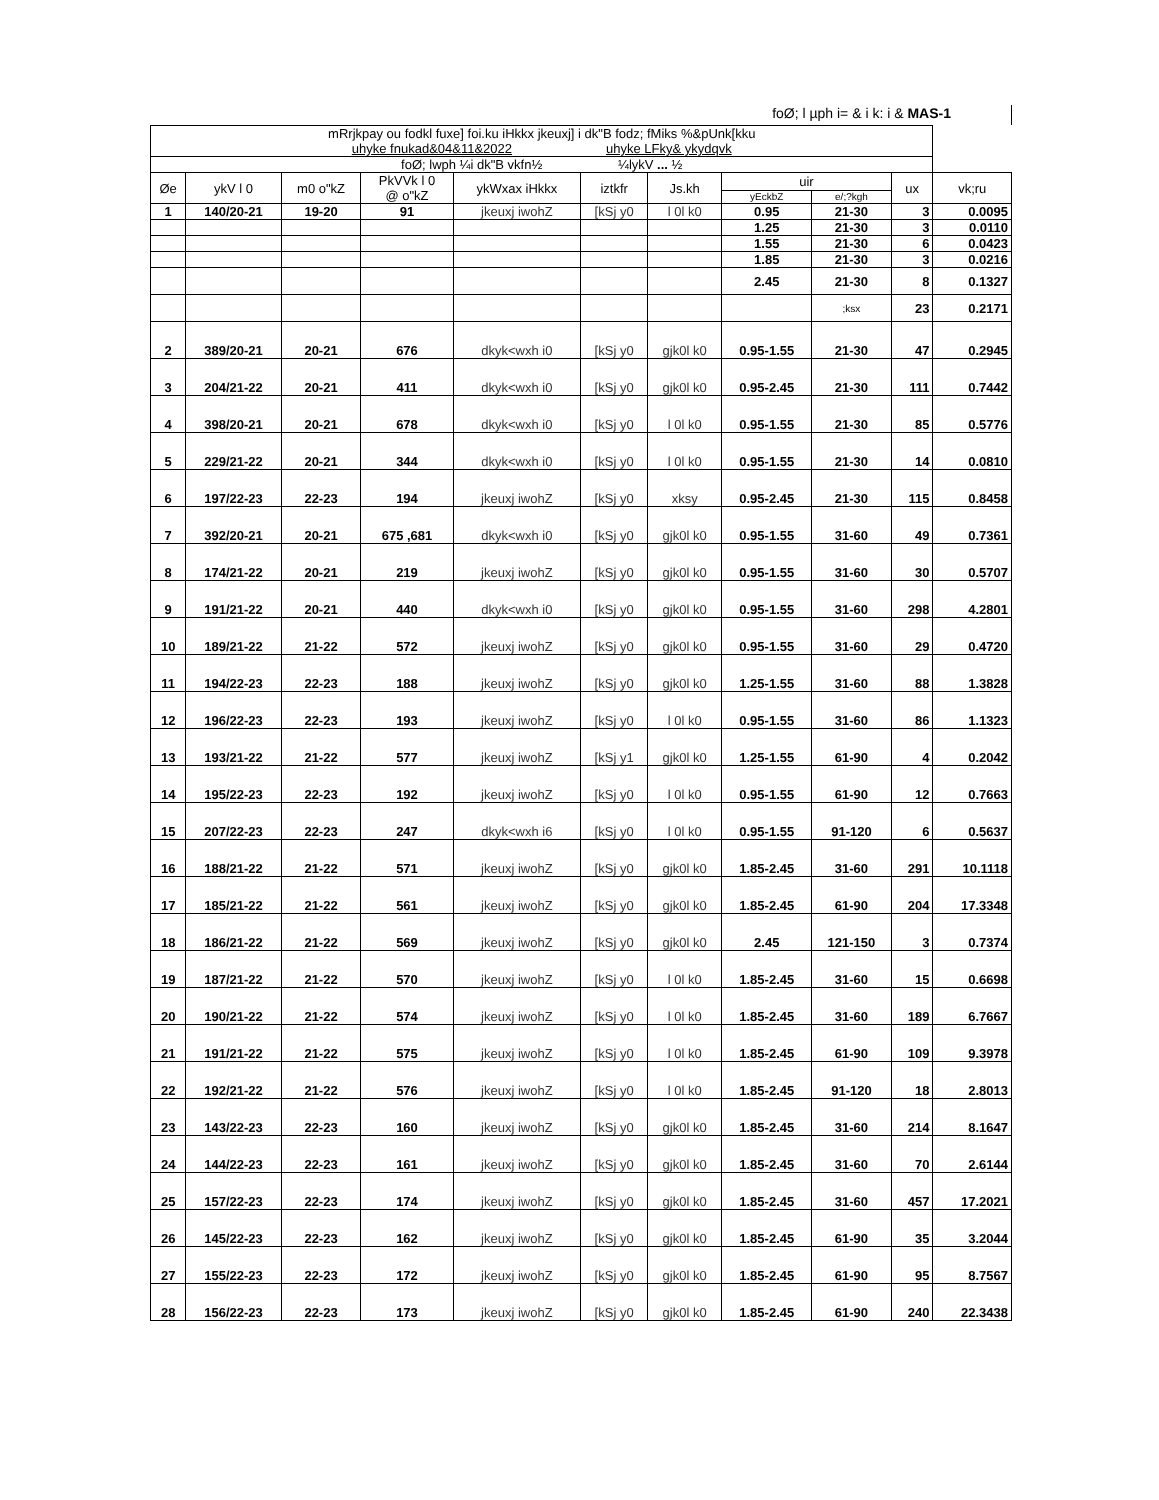foØ; l µph i= & i k: i & MAS-1
| mRrjkpay ou fodkl fuxe] foi.ku iHkkx jkeuxj] i dk"B fodz; fMiks %&pUnk[kku uhyke fnukad&04&11&2022 uhyke LFky& ykydqvk | | | | | | | | | | |
| foØ; lwph ¼i dk"B vkfn½ ¼lykV ... ½ | | | | | | | | | | |
| Øe | ykV l 0 | m0 o"kZ | PkVVk l 0 @ o"kZ | ykWxax iHkkx | iztkfr | Js.kh | uir | | ux | vk;ru |
| | | | | | | | yEckbZ | e/;?kgh | | |
| 1 | 140/20-21 | 19-20 | 91 | jkeuxj iwohZ | [kSj y0 | l 0l k0 | 0.95 | 21-30 | 3 | 0.0095 |
| | | | | | | | 1.25 | 21-30 | 3 | 0.0110 |
| | | | | | | | 1.55 | 21-30 | 6 | 0.0423 |
| | | | | | | | 1.85 | 21-30 | 3 | 0.0216 |
| | | | | | | | 2.45 | 21-30 | 8 | 0.1327 |
| | | | | | | | | ;ksx | 23 | 0.2171 |
| 2 | 389/20-21 | 20-21 | 676 | dkyk<wxh i0 | [kSj y0 | gjk0l k0 | 0.95-1.55 | 21-30 | 47 | 0.2945 |
| 3 | 204/21-22 | 20-21 | 411 | dkyk<wxh i0 | [kSj y0 | gjk0l k0 | 0.95-2.45 | 21-30 | 111 | 0.7442 |
| 4 | 398/20-21 | 20-21 | 678 | dkyk<wxh i0 | [kSj y0 | l 0l k0 | 0.95-1.55 | 21-30 | 85 | 0.5776 |
| 5 | 229/21-22 | 20-21 | 344 | dkyk<wxh i0 | [kSj y0 | l 0l k0 | 0.95-1.55 | 21-30 | 14 | 0.0810 |
| 6 | 197/22-23 | 22-23 | 194 | jkeuxj iwohZ | [kSj y0 | xksy | 0.95-2.45 | 21-30 | 115 | 0.8458 |
| 7 | 392/20-21 | 20-21 | 675 ,681 | dkyk<wxh i0 | [kSj y0 | gjk0l k0 | 0.95-1.55 | 31-60 | 49 | 0.7361 |
| 8 | 174/21-22 | 20-21 | 219 | jkeuxj iwohZ | [kSj y0 | gjk0l k0 | 0.95-1.55 | 31-60 | 30 | 0.5707 |
| 9 | 191/21-22 | 20-21 | 440 | dkyk<wxh i0 | [kSj y0 | gjk0l k0 | 0.95-1.55 | 31-60 | 298 | 4.2801 |
| 10 | 189/21-22 | 21-22 | 572 | jkeuxj iwohZ | [kSj y0 | gjk0l k0 | 0.95-1.55 | 31-60 | 29 | 0.4720 |
| 11 | 194/22-23 | 22-23 | 188 | jkeuxj iwohZ | [kSj y0 | gjk0l k0 | 1.25-1.55 | 31-60 | 88 | 1.3828 |
| 12 | 196/22-23 | 22-23 | 193 | jkeuxj iwohZ | [kSj y0 | l 0l k0 | 0.95-1.55 | 31-60 | 86 | 1.1323 |
| 13 | 193/21-22 | 21-22 | 577 | jkeuxj iwohZ | [kSj y1 | gjk0l k0 | 1.25-1.55 | 61-90 | 4 | 0.2042 |
| 14 | 195/22-23 | 22-23 | 192 | jkeuxj iwohZ | [kSj y0 | l 0l k0 | 0.95-1.55 | 61-90 | 12 | 0.7663 |
| 15 | 207/22-23 | 22-23 | 247 | dkyk<wxh i6 | [kSj y0 | l 0l k0 | 0.95-1.55 | 91-120 | 6 | 0.5637 |
| 16 | 188/21-22 | 21-22 | 571 | jkeuxj iwohZ | [kSj y0 | gjk0l k0 | 1.85-2.45 | 31-60 | 291 | 10.1118 |
| 17 | 185/21-22 | 21-22 | 561 | jkeuxj iwohZ | [kSj y0 | gjk0l k0 | 1.85-2.45 | 61-90 | 204 | 17.3348 |
| 18 | 186/21-22 | 21-22 | 569 | jkeuxj iwohZ | [kSj y0 | gjk0l k0 | 2.45 | 121-150 | 3 | 0.7374 |
| 19 | 187/21-22 | 21-22 | 570 | jkeuxj iwohZ | [kSj y0 | l 0l k0 | 1.85-2.45 | 31-60 | 15 | 0.6698 |
| 20 | 190/21-22 | 21-22 | 574 | jkeuxj iwohZ | [kSj y0 | l 0l k0 | 1.85-2.45 | 31-60 | 189 | 6.7667 |
| 21 | 191/21-22 | 21-22 | 575 | jkeuxj iwohZ | [kSj y0 | l 0l k0 | 1.85-2.45 | 61-90 | 109 | 9.3978 |
| 22 | 192/21-22 | 21-22 | 576 | jkeuxj iwohZ | [kSj y0 | l 0l k0 | 1.85-2.45 | 91-120 | 18 | 2.8013 |
| 23 | 143/22-23 | 22-23 | 160 | jkeuxj iwohZ | [kSj y0 | gjk0l k0 | 1.85-2.45 | 31-60 | 214 | 8.1647 |
| 24 | 144/22-23 | 22-23 | 161 | jkeuxj iwohZ | [kSj y0 | gjk0l k0 | 1.85-2.45 | 31-60 | 70 | 2.6144 |
| 25 | 157/22-23 | 22-23 | 174 | jkeuxj iwohZ | [kSj y0 | gjk0l k0 | 1.85-2.45 | 31-60 | 457 | 17.2021 |
| 26 | 145/22-23 | 22-23 | 162 | jkeuxj iwohZ | [kSj y0 | gjk0l k0 | 1.85-2.45 | 61-90 | 35 | 3.2044 |
| 27 | 155/22-23 | 22-23 | 172 | jkeuxj iwohZ | [kSj y0 | gjk0l k0 | 1.85-2.45 | 61-90 | 95 | 8.7567 |
| 28 | 156/22-23 | 22-23 | 173 | jkeuxj iwohZ | [kSj y0 | gjk0l k0 | 1.85-2.45 | 61-90 | 240 | 22.3438 |